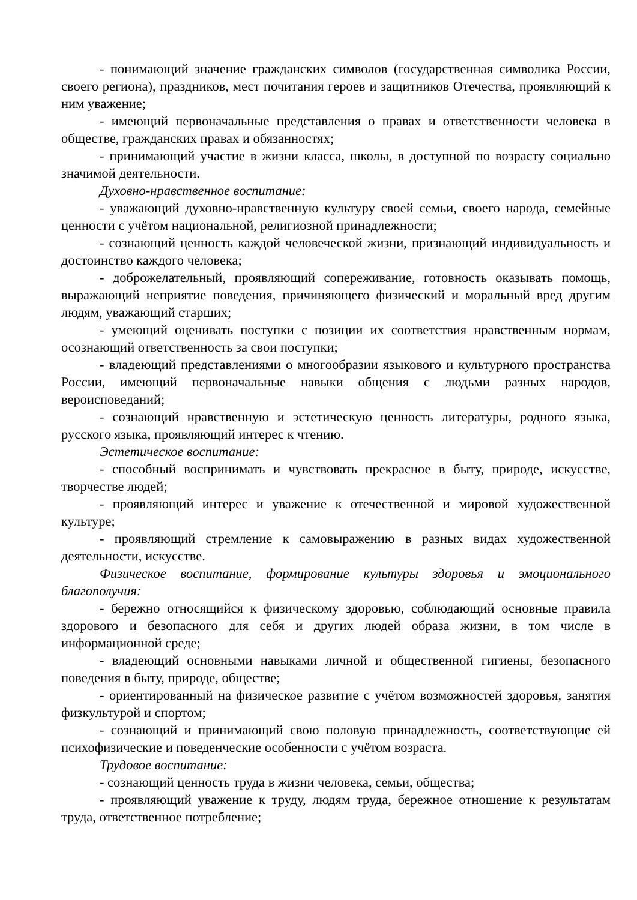- понимающий значение гражданских символов (государственная символика России, своего региона), праздников, мест почитания героев и защитников Отечества, проявляющий к ним уважение;
- имеющий первоначальные представления о правах и ответственности человека в обществе, гражданских правах и обязанностях;
- принимающий участие в жизни класса, школы, в доступной по возрасту социально значимой деятельности.
Духовно-нравственное воспитание:
- уважающий духовно-нравственную культуру своей семьи, своего народа, семейные ценности с учётом национальной, религиозной принадлежности;
- сознающий ценность каждой человеческой жизни, признающий индивидуальность и достоинство каждого человека;
- доброжелательный, проявляющий сопереживание, готовность оказывать помощь, выражающий неприятие поведения, причиняющего физический и моральный вред другим людям, уважающий старших;
- умеющий оценивать поступки с позиции их соответствия нравственным нормам, осознающий ответственность за свои поступки;
- владеющий представлениями о многообразии языкового и культурного пространства России, имеющий первоначальные навыки общения с людьми разных народов, вероисповеданий;
- сознающий нравственную и эстетическую ценность литературы, родного языка, русского языка, проявляющий интерес к чтению.
Эстетическое воспитание:
- способный воспринимать и чувствовать прекрасное в быту, природе, искусстве, творчестве людей;
- проявляющий интерес и уважение к отечественной и мировой художественной культуре;
- проявляющий стремление к самовыражению в разных видах художественной деятельности, искусстве.
Физическое воспитание, формирование культуры здоровья и эмоционального благополучия:
- бережно относящийся к физическому здоровью, соблюдающий основные правила здорового и безопасного для себя и других людей образа жизни, в том числе в информационной среде;
- владеющий основными навыками личной и общественной гигиены, безопасного поведения в быту, природе, обществе;
- ориентированный на физическое развитие с учётом возможностей здоровья, занятия физкультурой и спортом;
- сознающий и принимающий свою половую принадлежность, соответствующие ей психофизические и поведенческие особенности с учётом возраста.
Трудовое воспитание:
- сознающий ценность труда в жизни человека, семьи, общества;
- проявляющий уважение к труду, людям труда, бережное отношение к результатам труда, ответственное потребление;